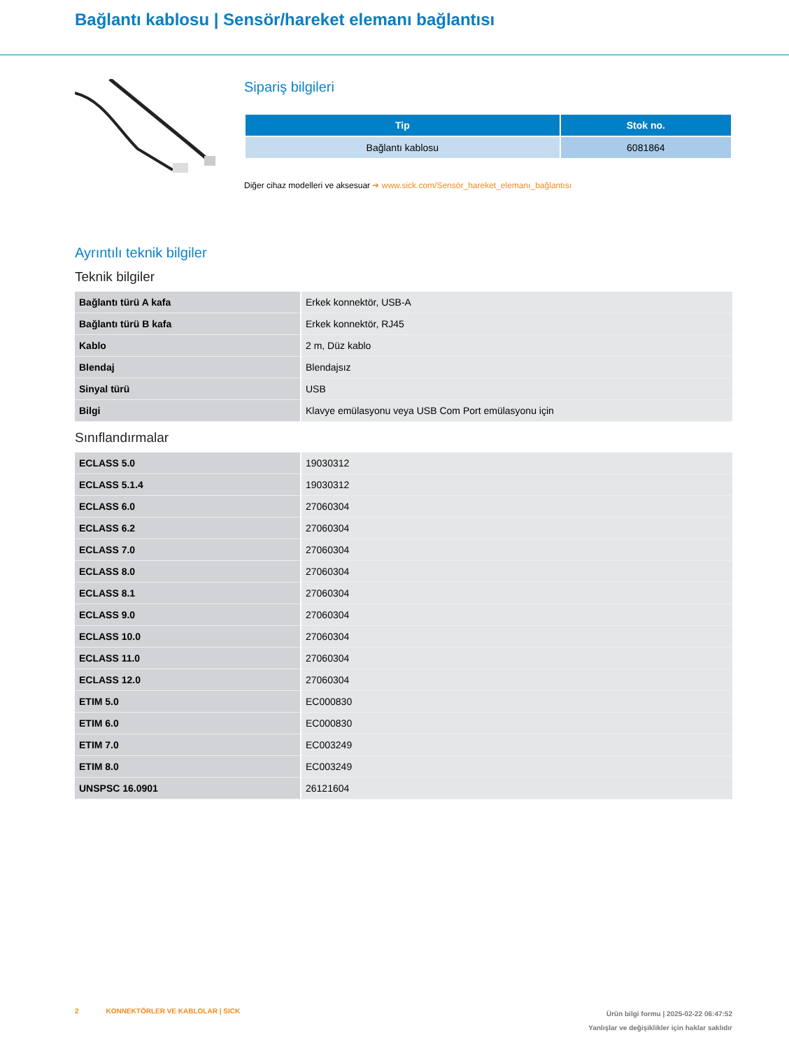Bağlantı kablosu | Sensör/hareket elemanı bağlantısı
Sipariş bilgileri
| Tip | Stok no. |
| --- | --- |
| Bağlantı kablosu | 6081864 |
Diğer cihaz modelleri ve aksesuar ➔ www.sick.com/Sensör_hareket_elemanı_bağlantısı
Ayrıntılı teknik bilgiler
Teknik bilgiler
| Bağlantı türü A kafa | Erkek konnektör, USB-A |
| Bağlantı türü B kafa | Erkek konnektör, RJ45 |
| Kablo | 2 m, Düz kablo |
| Blendaj | Blendajsız |
| Sinyal türü | USB |
| Bilgi | Klavye emülasyonu veya USB Com Port emülasyonu için |
Sınıflandırmalar
| ECLASS 5.0 | 19030312 |
| ECLASS 5.1.4 | 19030312 |
| ECLASS 6.0 | 27060304 |
| ECLASS 6.2 | 27060304 |
| ECLASS 7.0 | 27060304 |
| ECLASS 8.0 | 27060304 |
| ECLASS 8.1 | 27060304 |
| ECLASS 9.0 | 27060304 |
| ECLASS 10.0 | 27060304 |
| ECLASS 11.0 | 27060304 |
| ECLASS 12.0 | 27060304 |
| ETIM 5.0 | EC000830 |
| ETIM 6.0 | EC000830 |
| ETIM 7.0 | EC003249 |
| ETIM 8.0 | EC003249 |
| UNSPSC 16.0901 | 26121604 |
2 KONNEKTÖRLER VE KABLOLAR | SICK
Ürün bilgi formu | 2025-02-22 06:47:52
Yanlışlar ve değişiklikler için haklar saklıdır